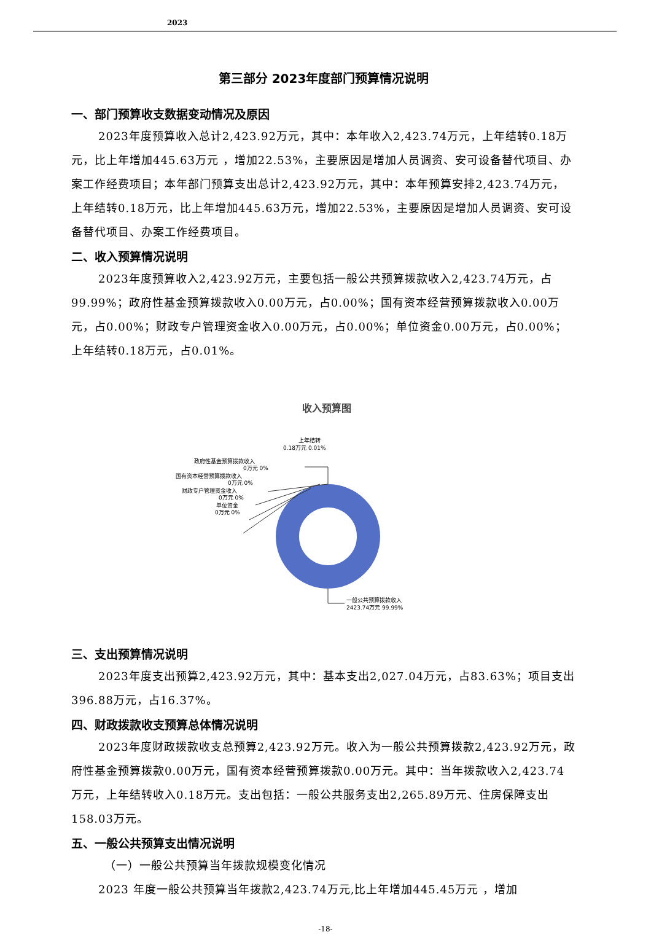2023
第三部分 2023年度部门预算情况说明
一、部门预算收支数据变动情况及原因
2023年度预算收入总计2,423.92万元，其中：本年收入2,423.74万元，上年结转0.18万元，比上年增加445.63万元 ，增加22.53%，主要原因是增加人员调资、安可设备替代项目、办案工作经费项目；本年部门预算支出总计2,423.92万元，其中：本年预算安排2,423.74万元，上年结转0.18万元，比上年增加445.63万元，增加22.53%，主要原因是增加人员调资、安可设备替代项目、办案工作经费项目。
二、收入预算情况说明
2023年度预算收入2,423.92万元，主要包括一般公共预算拨款收入2,423.74万元，占99.99%；政府性基金预算拨款收入0.00万元，占0.00%；国有资本经营预算拨款收入0.00万元，占0.00%；财政专户管理资金收入0.00万元，占0.00%；单位资金0.00万元，占0.00%；上年结转0.18万元，占0.01%。
收入预算图
上年结转
0.18万元 0.01%
政府性基金预算拨款收入
0万元 0%
国有资本经营预算拨款收入
0万元 0%
财政专户管理资金收入
0万元 0%
单位资金
0万元 0%
一般公共预算拨款收入
2423.74万元 99.99%
三、支出预算情况说明
2023年度支出预算2,423.92万元，其中：基本支出2,027.04万元，占83.63%；项目支出396.88万元，占16.37%。
四、财政拨款收支预算总体情况说明
2023年度财政拨款收支总预算2,423.92万元。收入为一般公共预算拨款2,423.92万元，政府性基金预算拨款0.00万元，国有资本经营预算拨款0.00万元。其中：当年拨款收入2,423.74万元，上年结转收入0.18万元。支出包括：一般公共服务支出2,265.89万元、住房保障支出158.03万元。
五、一般公共预算支出情况说明
（一）一般公共预算当年拨款规模变化情况
2023 年度一般公共预算当年拨款2,423.74万元,比上年增加445.45万元 ，增加
-18-